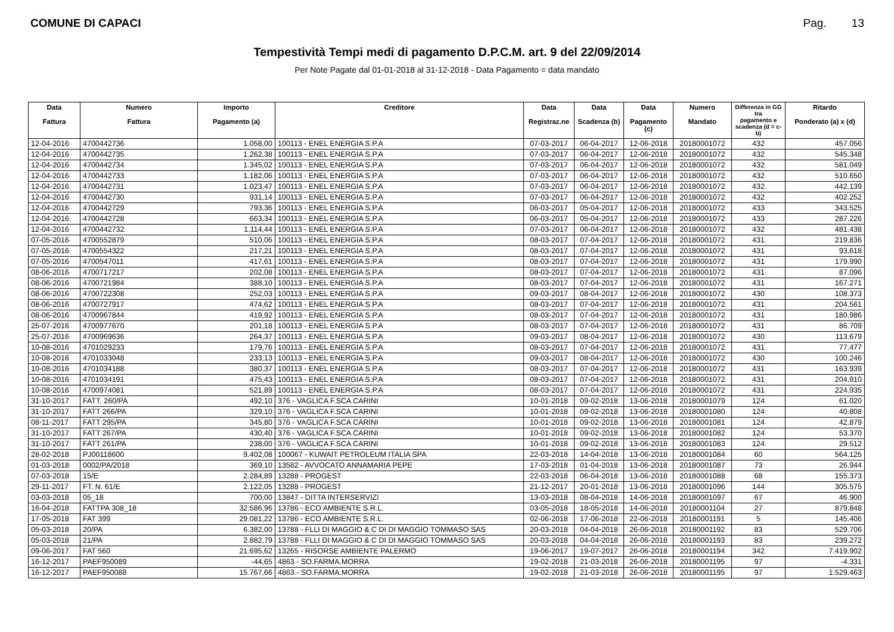COMUNE DI CAPACI Pag. 13
Tempestività Tempi medi di pagamento D.P.C.M. art. 9 del 22/09/2014
Per Note Pagate dal 01-01-2018 al 31-12-2018 - Data Pagamento = data mandato
| Data Fattura | Numero Fattura | Importo Pagamento (a) | Creditore | Data Registraz.ne | Data Scadenza (b) | Data Pagamento (c) | Numero Mandato | Differenza in GG tra pagamento e scadenza (d = c-b) | Ritardo Ponderato (a) x (d) |
| --- | --- | --- | --- | --- | --- | --- | --- | --- | --- |
| 12-04-2016 | 4700442736 | 1.058,00 | 100113 - ENEL ENERGIA S.P.A | 07-03-2017 | 06-04-2017 | 12-06-2018 | 20180001072 | 432 | 457.056 |
| 12-04-2016 | 4700442735 | 1.262,38 | 100113 - ENEL ENERGIA S.P.A | 07-03-2017 | 06-04-2017 | 12-06-2018 | 20180001072 | 432 | 545.348 |
| 12-04-2016 | 4700442734 | 1.345,02 | 100113 - ENEL ENERGIA S.P.A | 07-03-2017 | 06-04-2017 | 12-06-2018 | 20180001072 | 432 | 581.049 |
| 12-04-2016 | 4700442733 | 1.182,06 | 100113 - ENEL ENERGIA S.P.A | 07-03-2017 | 06-04-2017 | 12-06-2018 | 20180001072 | 432 | 510.650 |
| 12-04-2016 | 4700442731 | 1.023,47 | 100113 - ENEL ENERGIA S.P.A | 07-03-2017 | 06-04-2017 | 12-06-2018 | 20180001072 | 432 | 442.139 |
| 12-04-2016 | 4700442730 | 931,14 | 100113 - ENEL ENERGIA S.P.A | 07-03-2017 | 06-04-2017 | 12-06-2018 | 20180001072 | 432 | 402.252 |
| 12-04-2016 | 4700442729 | 793,36 | 100113 - ENEL ENERGIA S.P.A | 06-03-2017 | 05-04-2017 | 12-06-2018 | 20180001072 | 433 | 343.525 |
| 12-04-2016 | 4700442728 | 663,34 | 100113 - ENEL ENERGIA S.P.A | 06-03-2017 | 05-04-2017 | 12-06-2018 | 20180001072 | 433 | 287.226 |
| 12-04-2016 | 4700442732 | 1.114,44 | 100113 - ENEL ENERGIA S.P.A | 07-03-2017 | 06-04-2017 | 12-06-2018 | 20180001072 | 432 | 481.438 |
| 07-05-2016 | 4700552879 | 510,06 | 100113 - ENEL ENERGIA S.P.A | 08-03-2017 | 07-04-2017 | 12-06-2018 | 20180001072 | 431 | 219.836 |
| 07-05-2016 | 4700554322 | 217,21 | 100113 - ENEL ENERGIA S.P.A | 08-03-2017 | 07-04-2017 | 12-06-2018 | 20180001072 | 431 | 93.618 |
| 07-05-2016 | 4700547011 | 417,61 | 100113 - ENEL ENERGIA S.P.A | 08-03-2017 | 07-04-2017 | 12-06-2018 | 20180001072 | 431 | 179.990 |
| 08-06-2016 | 4700717217 | 202,08 | 100113 - ENEL ENERGIA S.P.A | 08-03-2017 | 07-04-2017 | 12-06-2018 | 20180001072 | 431 | 87.096 |
| 08-06-2016 | 4700721984 | 388,10 | 100113 - ENEL ENERGIA S.P.A | 08-03-2017 | 07-04-2017 | 12-06-2018 | 20180001072 | 431 | 167.271 |
| 08-06-2016 | 4700722308 | 252,03 | 100113 - ENEL ENERGIA S.P.A | 09-03-2017 | 08-04-2017 | 12-06-2018 | 20180001072 | 430 | 108.373 |
| 08-06-2016 | 4700727917 | 474,62 | 100113 - ENEL ENERGIA S.P.A | 08-03-2017 | 07-04-2017 | 12-06-2018 | 20180001072 | 431 | 204.561 |
| 08-06-2016 | 4700967844 | 419,92 | 100113 - ENEL ENERGIA S.P.A | 08-03-2017 | 07-04-2017 | 12-06-2018 | 20180001072 | 431 | 180.986 |
| 25-07-2016 | 4700977670 | 201,18 | 100113 - ENEL ENERGIA S.P.A | 08-03-2017 | 07-04-2017 | 12-06-2018 | 20180001072 | 431 | 86.709 |
| 25-07-2016 | 4700969636 | 264,37 | 100113 - ENEL ENERGIA S.P.A | 09-03-2017 | 08-04-2017 | 12-06-2018 | 20180001072 | 430 | 113.679 |
| 10-08-2016 | 4701029233 | 179,76 | 100113 - ENEL ENERGIA S.P.A | 08-03-2017 | 07-04-2017 | 12-06-2018 | 20180001072 | 431 | 77.477 |
| 10-08-2016 | 4701033048 | 233,13 | 100113 - ENEL ENERGIA S.P.A | 09-03-2017 | 08-04-2017 | 12-06-2018 | 20180001072 | 430 | 100.246 |
| 10-08-2016 | 4701034188 | 380,37 | 100113 - ENEL ENERGIA S.P.A | 08-03-2017 | 07-04-2017 | 12-06-2018 | 20180001072 | 431 | 163.939 |
| 10-08-2016 | 4701034191 | 475,43 | 100113 - ENEL ENERGIA S.P.A | 08-03-2017 | 07-04-2017 | 12-06-2018 | 20180001072 | 431 | 204.910 |
| 10-08-2016 | 4700974081 | 521,89 | 100113 - ENEL ENERGIA S.P.A | 08-03-2017 | 07-04-2017 | 12-06-2018 | 20180001072 | 431 | 224.935 |
| 31-10-2017 | FATT. 260/PA | 492,10 | 376 - VAGLICA F.SCA CARINI | 10-01-2018 | 09-02-2018 | 13-06-2018 | 20180001079 | 124 | 61.020 |
| 31-10-2017 | FATT 266/PA | 329,10 | 376 - VAGLICA F.SCA CARINI | 10-01-2018 | 09-02-2018 | 13-06-2018 | 20180001080 | 124 | 40.808 |
| 08-11-2017 | FATT 295/PA | 345,80 | 376 - VAGLICA F.SCA CARINI | 10-01-2018 | 09-02-2018 | 13-06-2018 | 20180001081 | 124 | 42.879 |
| 31-10-2017 | FATT 267/PA | 430,40 | 376 - VAGLICA F.SCA CARINI | 10-01-2018 | 09-02-2018 | 13-06-2018 | 20180001082 | 124 | 53.370 |
| 31-10-2017 | FATT 261/PA | 238,00 | 376 - VAGLICA F.SCA CARINI | 10-01-2018 | 09-02-2018 | 13-06-2018 | 20180001083 | 124 | 29.512 |
| 28-02-2018 | PJ00118600 | 9.402,08 | 100067 - KUWAIT PETROLEUM ITALIA SPA | 22-03-2018 | 14-04-2018 | 13-06-2018 | 20180001084 | 60 | 564.125 |
| 01-03-2018 | 0002/PA/2018 | 369,10 | 13582 - AVVOCATO ANNAMARIA PEPE | 17-03-2018 | 01-04-2018 | 13-06-2018 | 20180001087 | 73 | 26.944 |
| 07-03-2018 | 15/E | 2.284,89 | 13288 - PROGEST | 22-03-2018 | 06-04-2018 | 13-06-2018 | 20180001088 | 68 | 155.373 |
| 29-11-2017 | FT. N. 61/E | 2.122,05 | 13288 - PROGEST | 21-12-2017 | 20-01-2018 | 13-06-2018 | 20180001096 | 144 | 305.575 |
| 03-03-2018 | 05_18 | 700,00 | 13847 - DITTA INTERSERVIZI | 13-03-2018 | 08-04-2018 | 14-06-2018 | 20180001097 | 67 | 46.900 |
| 16-04-2018 | FATTPA 308_18 | 32.586,96 | 13786 - ECO AMBIENTE S.R.L. | 03-05-2018 | 18-05-2018 | 14-06-2018 | 20180001104 | 27 | 879.848 |
| 17-05-2018 | FAT 399 | 29.081,22 | 13786 - ECO AMBIENTE S.R.L. | 02-06-2018 | 17-06-2018 | 22-06-2018 | 20180001191 | 5 | 145.406 |
| 05-03-2018 | 20/PA | 6.382,00 | 13788 - FLLI DI MAGGIO & C DI DI MAGGIO TOMMASO SAS | 20-03-2018 | 04-04-2018 | 26-06-2018 | 20180001192 | 83 | 529.706 |
| 05-03-2018 | 21/PA | 2.882,79 | 13788 - FLLI DI MAGGIO & C DI DI MAGGIO TOMMASO SAS | 20-03-2018 | 04-04-2018 | 26-06-2018 | 20180001193 | 83 | 239.272 |
| 09-06-2017 | FAT 560 | 21.695,62 | 13265 - RISORSE AMBIENTE PALERMO | 19-06-2017 | 19-07-2017 | 26-06-2018 | 20180001194 | 342 | 7.419.902 |
| 16-12-2017 | PAEF950089 | -44,65 | 4863 - SO.FARMA.MORRA | 19-02-2018 | 21-03-2018 | 26-06-2018 | 20180001195 | 97 | -4.331 |
| 16-12-2017 | PAEF950088 | 15.767,66 | 4863 - SO.FARMA.MORRA | 19-02-2018 | 21-03-2018 | 26-06-2018 | 20180001195 | 97 | 1.529.463 |